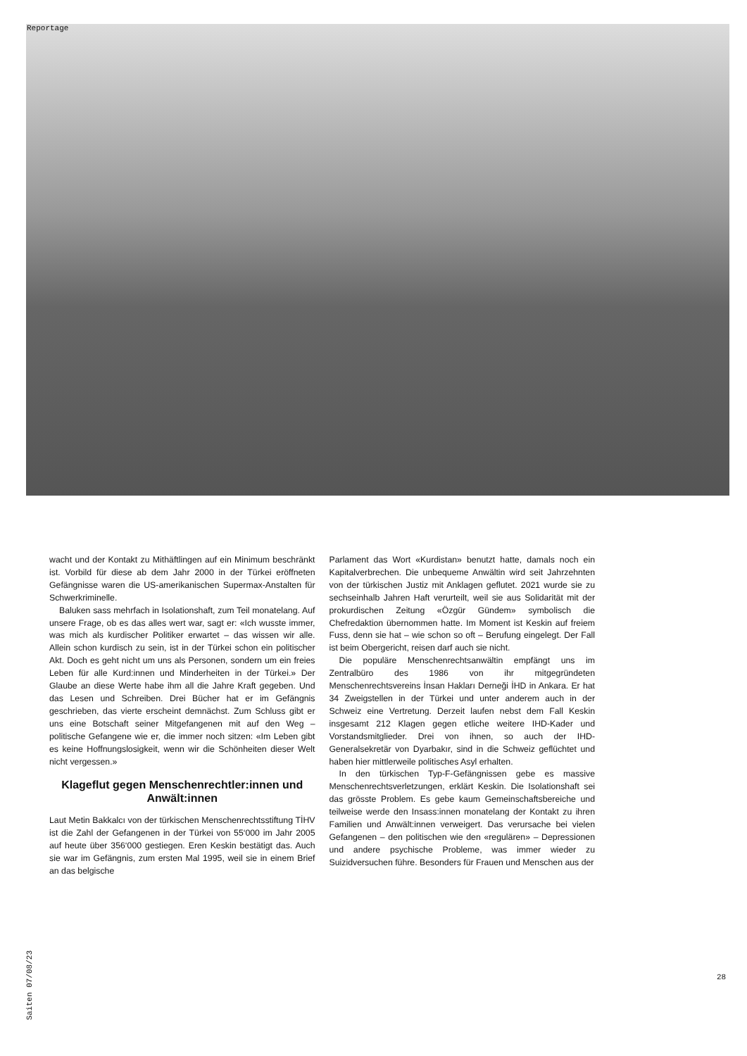Reportage
wacht und der Kontakt zu Mithäftlingen auf ein Minimum beschränkt ist. Vorbild für diese ab dem Jahr 2000 in der Türkei eröffneten Gefängnisse waren die US-amerikanischen Supermax-Anstalten für Schwerkriminelle.
Baluken sass mehrfach in Isolationshaft, zum Teil monatelang. Auf unsere Frage, ob es das alles wert war, sagt er: «Ich wusste immer, was mich als kurdischer Politiker erwartet – das wissen wir alle. Allein schon kurdisch zu sein, ist in der Türkei schon ein politischer Akt. Doch es geht nicht um uns als Personen, sondern um ein freies Leben für alle Kurd:innen und Minderheiten in der Türkei.» Der Glaube an diese Werte habe ihm all die Jahre Kraft gegeben. Und das Lesen und Schreiben. Drei Bücher hat er im Gefängnis geschrieben, das vierte erscheint demnächst. Zum Schluss gibt er uns eine Botschaft seiner Mitgefangenen mit auf den Weg – politische Gefangene wie er, die immer noch sitzen: «Im Leben gibt es keine Hoffnungslosigkeit, wenn wir die Schönheiten dieser Welt nicht vergessen.»
Klageflut gegen Menschenrechtler:innen und Anwält:innen
Laut Metin Bakkalcı von der türkischen Menschenrechtsstiftung TİHV ist die Zahl der Gefangenen in der Türkei von 55‘000 im Jahr 2005 auf heute über 356‘000 gestiegen. Eren Keskin bestätigt das. Auch sie war im Gefängnis, zum ersten Mal 1995, weil sie in einem Brief an das belgische
Parlament das Wort «Kurdistan» benutzt hatte, damals noch ein Kapitalverbrechen. Die unbequeme Anwältin wird seit Jahrzehnten von der türkischen Justiz mit Anklagen geflutet. 2021 wurde sie zu sechseinhalb Jahren Haft verurteilt, weil sie aus Solidarität mit der prokurdischen Zeitung «Özgür Gündem» symbolisch die Chefredaktion übernommen hatte. Im Moment ist Keskin auf freiem Fuss, denn sie hat – wie schon so oft – Berufung eingelegt. Der Fall ist beim Obergericht, reisen darf auch sie nicht.
Die populäre Menschenrechtsanwältin empfängt uns im Zentralbüro des 1986 von ihr mitgegründeten Menschenrechtsvereins İnsan Hakları Derneği İHD in Ankara. Er hat 34 Zweigstellen in der Türkei und unter anderem auch in der Schweiz eine Vertretung. Derzeit laufen nebst dem Fall Keskin insgesamt 212 Klagen gegen etliche weitere IHD-Kader und Vorstandsmitglieder. Drei von ihnen, so auch der IHD-Generalsekretär von Dyarbakır, sind in die Schweiz geflüchtet und haben hier mittlerweile politisches Asyl erhalten.
In den türkischen Typ-F-Gefängnissen gebe es massive Menschenrechtsverletzungen, erklärt Keskin. Die Isolationshaft sei das grösste Problem. Es gebe kaum Gemeinschaftsbereiche und teilweise werde den Insass:innen monatelang der Kontakt zu ihren Familien und Anwält:innen verweigert. Das verursache bei vielen Gefangenen – den politischen wie den «regulären» – Depressionen und andere psychische Probleme, was immer wieder zu Suizidversuchen führe. Besonders für Frauen und Menschen aus der
Saiten 07/08/23
28